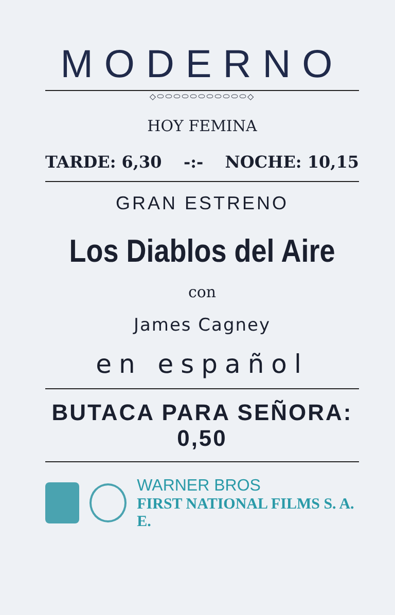MODERNO
◇⬭⬭⬭⬭⬭⬭⬭⬭⬭⬭⬭◇
HOY FEMINA
TARDE: 6,30 -:- NOCHE: 10,15
GRAN ESTRENO
Los Diablos del Aire
con
James Cagney
en español
BUTACA PARA SEÑORA: 0,50
WARNER BROS
FIRST NATIONAL FILMS S. A. E.